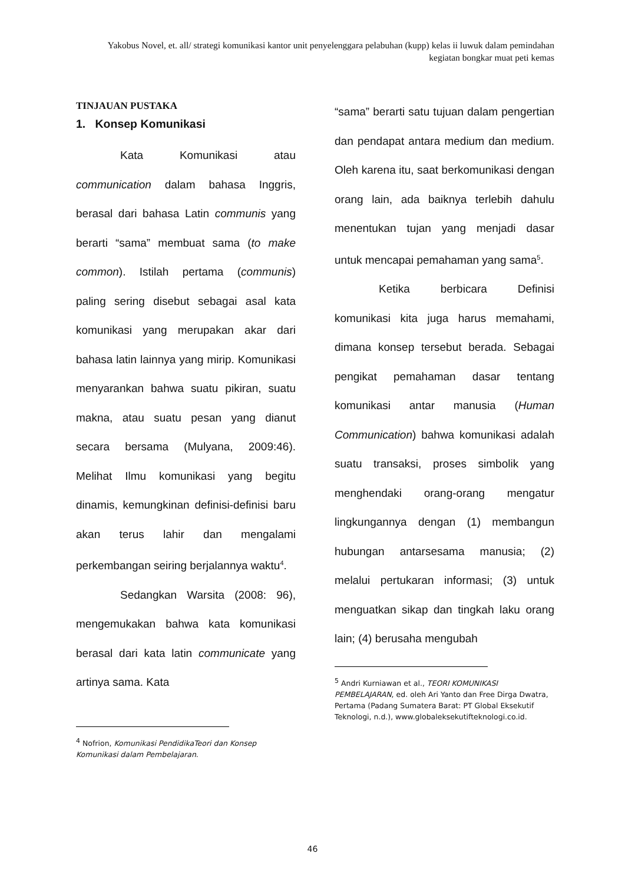Yakobus Novel, et. all/ strategi komunikasi kantor unit penyelenggara pelabuhan (kupp) kelas ii luwuk dalam pemindahan kegiatan bongkar muat peti kemas
TINJAUAN PUSTAKA
1. Konsep Komunikasi
Kata Komunikasi atau communication dalam bahasa Inggris, berasal dari bahasa Latin communis yang berarti “sama” membuat sama (to make common). Istilah pertama (communis) paling sering disebut sebagai asal kata komunikasi yang merupakan akar dari bahasa latin lainnya yang mirip. Komunikasi menyarankan bahwa suatu pikiran, suatu makna, atau suatu pesan yang dianut secara bersama (Mulyana, 2009:46). Melihat Ilmu komunikasi yang begitu dinamis, kemungkinan definisi-definisi baru akan terus lahir dan mengalami perkembangan seiring berjalannya waktu<sup>4</sup>.
Sedangkan Warsita (2008: 96), mengemukakan bahwa kata komunikasi berasal dari kata latin communicate yang artinya sama. Kata
<sup>4</sup> Nofrion, Komunikasi PendidikaTeori dan Konsep Komunikasi dalam Pembelajaran.
“sama” berarti satu tujuan dalam pengertian dan pendapat antara medium dan medium. Oleh karena itu, saat berkomunikasi dengan orang lain, ada baiknya terlebih dahulu menentukan tujan yang menjadi dasar untuk mencapai pemahaman yang sama<sup>5</sup>.
Ketika berbicara Definisi komunikasi kita juga harus memahami, dimana konsep tersebut berada. Sebagai pengikat pemahaman dasar tentang komunikasi antar manusia (Human Communication) bahwa komunikasi adalah suatu transaksi, proses simbolik yang menghendaki orang-orang mengatur lingkungannya dengan (1) membangun hubungan antarsesama manusia; (2) melalui pertukaran informasi; (3) untuk menguatkan sikap dan tingkah laku orang lain; (4) berusaha mengubah
<sup>5</sup> Andri Kurniawan et al., TEORI KOMUNIKASI PEMBELAJARAN, ed. oleh Ari Yanto dan Free Dirga Dwatra, Pertama (Padang Sumatera Barat: PT Global Eksekutif Teknologi, n.d.), www.globaleksekutifteknologi.co.id.
46